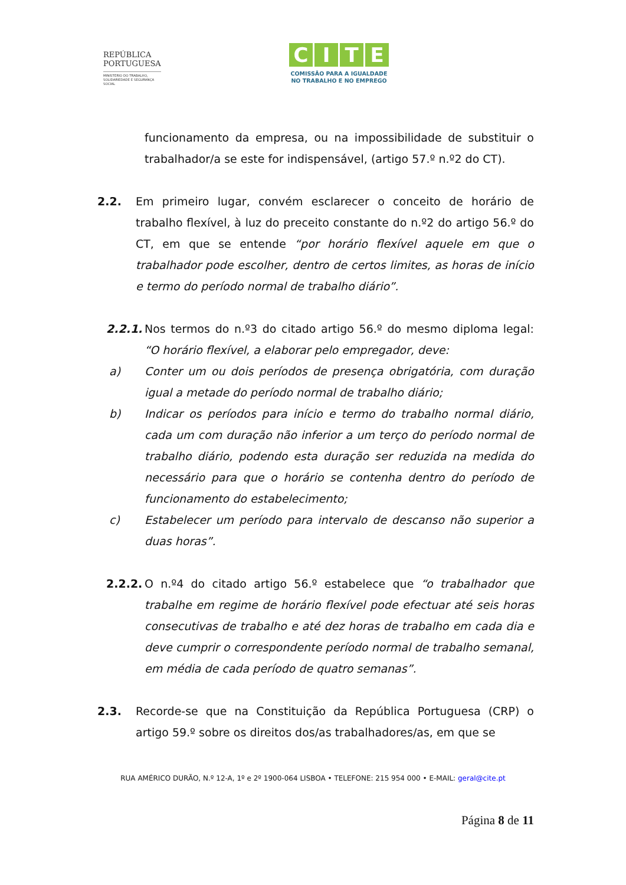REPÚBLICA
PORTUGUESA
MINISTÉRIO DO TRABALHO,
SOLIDARIEDADE E SEGURANÇA
SOCIAL
CITE
COMISSÃO PARA A IGUALDADE
NO TRABALHO E NO EMPREGO
funcionamento da empresa, ou na impossibilidade de substituir o trabalhador/a se este for indispensável, (artigo 57.º n.º2 do CT).
2.2. Em primeiro lugar, convém esclarecer o conceito de horário de trabalho flexível, à luz do preceito constante do n.º2 do artigo 56.º do CT, em que se entende “por horário flexível aquele em que o trabalhador pode escolher, dentro de certos limites, as horas de início e termo do período normal de trabalho diário”.
2.2.1.
Nos termos do n.º3 do citado artigo 56.º do mesmo diploma legal: “O horário flexível, a elaborar pelo empregador, deve:
a) Conter um ou dois períodos de presença obrigatória, com duração igual a metade do período normal de trabalho diário;
b) Indicar os períodos para início e termo do trabalho normal diário, cada um com duração não inferior a um terço do período normal de trabalho diário, podendo esta duração ser reduzida na medida do necessário para que o horário se contenha dentro do período de funcionamento do estabelecimento;
c) Estabelecer um período para intervalo de descanso não superior a duas horas”.
2.2.2.
O n.º4 do citado artigo 56.º estabelece que “o trabalhador que trabalhe em regime de horário flexível pode efectuar até seis horas consecutivas de trabalho e até dez horas de trabalho em cada dia e deve cumprir o correspondente período normal de trabalho semanal, em média de cada período de quatro semanas”.
2.3. Recorde-se que na Constituição da República Portuguesa (CRP) o artigo 59.º sobre os direitos dos/as trabalhadores/as, em que se
RUA AMÉRICO DURÃO, N.º 12-A, 1º e 2º 1900-064 LISBOA • TELEFONE: 215 954 000 • E-MAIL: geral@cite.pt
Página 8 de 11